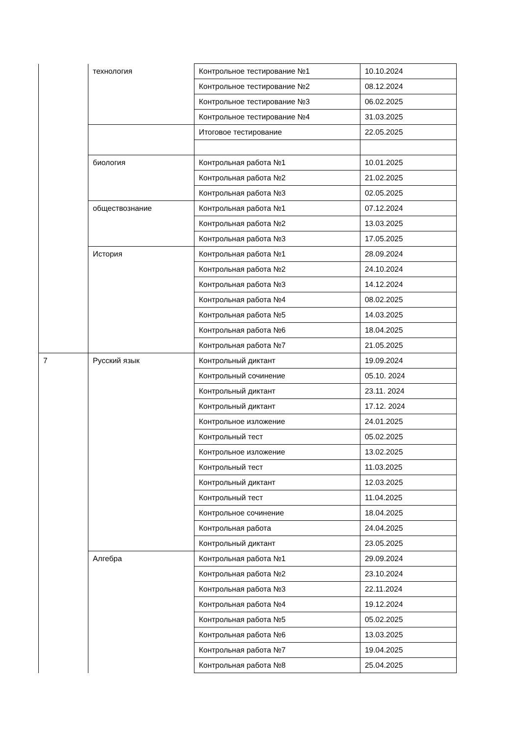| | технология | Контрольное тестирование №1 | 10.10.2024 |
| | | Контрольное тестирование №2 | 08.12.2024 |
| | | Контрольное тестирование №3 | 06.02.2025 |
| | | Контрольное тестирование №4 | 31.03.2025 |
| | | Итоговое тестирование | 22.05.2025 |
| | биология | Контрольная работа №1 | 10.01.2025 |
| | | Контрольная работа №2 | 21.02.2025 |
| | | Контрольная работа №3 | 02.05.2025 |
| | обществознание | Контрольная работа №1 | 07.12.2024 |
| | | Контрольная работа №2 | 13.03.2025 |
| | | Контрольная работа №3 | 17.05.2025 |
| | История | Контрольная работа №1 | 28.09.2024 |
| | | Контрольная работа №2 | 24.10.2024 |
| | | Контрольная работа №3 | 14.12.2024 |
| | | Контрольная работа №4 | 08.02.2025 |
| | | Контрольная работа №5 | 14.03.2025 |
| | | Контрольная работа №6 | 18.04.2025 |
| | | Контрольная работа №7 | 21.05.2025 |
| 7 | Русский язык | Контрольный диктант | 19.09.2024 |
| | | Контрольный сочинение | 05.10. 2024 |
| | | Контрольный диктант | 23.11. 2024 |
| | | Контрольный диктант | 17.12. 2024 |
| | | Контрольное изложение | 24.01.2025 |
| | | Контрольный тест | 05.02.2025 |
| | | Контрольное изложение | 13.02.2025 |
| | | Контрольный тест | 11.03.2025 |
| | | Контрольный диктант | 12.03.2025 |
| | | Контрольный тест | 11.04.2025 |
| | | Контрольное сочинение | 18.04.2025 |
| | | Контрольная работа | 24.04.2025 |
| | | Контрольный диктант | 23.05.2025 |
| | Алгебра | Контрольная работа №1 | 29.09.2024 |
| | | Контрольная работа №2 | 23.10.2024 |
| | | Контрольная работа №3 | 22.11.2024 |
| | | Контрольная работа №4 | 19.12.2024 |
| | | Контрольная работа №5 | 05.02.2025 |
| | | Контрольная работа №6 | 13.03.2025 |
| | | Контрольная работа №7 | 19.04.2025 |
| | | Контрольная работа №8 | 25.04.2025 |